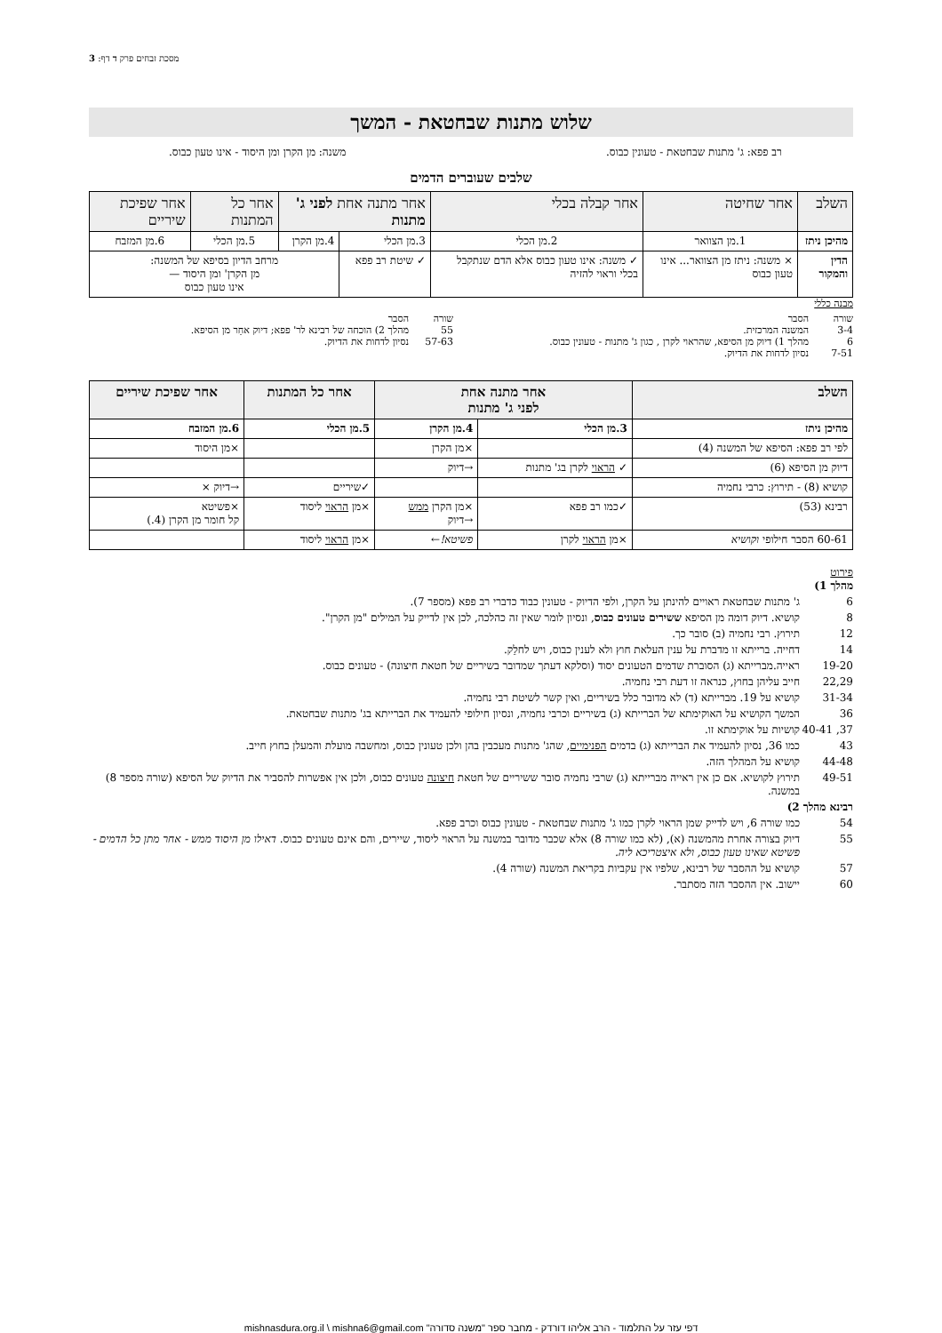מסכת זבחים פרק ד דף: 3
שלוש מתנות שבחטאת - המשך
רב פפא: ג' מתנות שבחטאת - טעונין כבוס. משנה: מן הקרן ומן היסוד - אינו טעון כבוס.
שלבים שעוברים הדמים
| השלב | אחר שחיטה | אחר קבלה בכלי | אחר מתנה אחת לפני ג' מתנות | | אחר כל המתנות | אחר שפיכת שיריים |
| --- | --- | --- | --- | --- | --- | --- |
| מהיכן ניתז | 1.מן הצוואר | 2.מן הכלי | 3.מן הכלי | 4.מן הקרן | 5.מן הכלי | 6.מן המזבח |
| הדין והמקור | × משנה: ניתז מן הצוואר... אינו טעון כבוס | ✓ משנה: אינו טעון כבוס אלא הדם שנתקבל בכלי וראוי להזיה | ✓ שיטת רב פפא | מרחב הדיון בסיפא של המשנה: מן הקרן' ומן היסוד — אינו טעון כבוס | | |
מבנה כללי
שורה הסבר
3-4 המשנה המרכזית.
6 מהלך 1) דיוק מן הסיפא, שהראוי לקרן , כגון ג' מתנות - טעונין כבוס.
7-51 נסיון לדחות את הדיוק.
שורה הסבר
55 מהלך 2) הוכחה של רבינא לר' פפא; דיוק אחֵר מן הסיפא.
57-63 נסיון לדחות את הדיוק.
| השלב | אחר מתנה אחת לפני ג' מתנות | | אחר כל המתנות | אחר שפיכת שיריים |
| --- | --- | --- | --- | --- |
| מהיכן ניתז | 3.מן הכלי | 4.מן הקרן | 5.מן הכלי | 6.מן המזבח |
| לפי רב פפא: הסיפא של המשנה (4) | | ×מן הקרן | | ×מן היסוד |
| דיוק מן הסיפא (6) | ✓ הראוי לקרן בג' מתנות | →דיוק | | |
| קושיא (8) - תירוץ: כרבי נחמיה | | | ✓שיריים | →דיוק × |
| רבינא (53) | ✓כמו רב פפא | ×מן הקרן ממש →דיוק | ×מן הראוי ליסוד | ×פשיטא קל חומר מן הקרן (4.) |
| 60-61 הסבר חילופי וקושיא | ×מן הראוי לקרן | פשיטא! ← | ×מן הראוי ליסוד | |
פירוט
מהלך 1)
6 ג' מתנות שבחטאת ראויים להינתן על הקרן, ולפי הדיוק - טעונין כבוד כדברי רב פפא (מספר 7).
8 קושיא. דיוק דומה מן הסיפא ששירים טעונים כבוס, ונסיון לומר שאין זה כהלכה, לכן אין לדייק על המילים "מן הקרן".
12 תירוץ. רבי נחמיה (ב) סובר כך.
14 דחייה. ברייתא זו מדברת על ענין העלאת חוץ ולא לענין כבוס, ויש לחלֵק.
19-20 ראייה.מברייתא (ג) הסוברת שדמים הטעונים יסוד (וסלקא דעתך שמדובר בשיריים של חטאת חיצונה) - טעונים כבוס.
22,29 חייב עליהן בחוץ, כנראה זו דעת רבי נחמיה.
31-34 קושיא על 19. מברייתא (ד) לא מדובר כלל בשיריים, ואין קשר לשיטת רבי נחמיה.
36 המשך הקושיא על האוקימתא של הברייתא (ג) בשיריים וכרבי נחמיה, ונסיון חילופי להעמיד את הברייתא בג' מתנות שבחטאת.
37, 40-41 קושיות על אוקימתא זו.
43 כמו 36, נסיון להעמיד את הברייתא (ג) בדמים הפנימיים, שהג' מתנות מעכבין בהן ולכן טעונין כבוס, ומחשבה מועלת והמעלן בחוץ חייב.
44-48 קושיא על המהלך הזה.
49-51 תירוץ לקושיא. אם כן אין ראייה מברייתא (ג) שרבי נחמיה סובר ששיריים של חטאת חיצונה טעונים כבוס, ולכן אין אפשרות להסביר את הדיוק של הסיפא (שורה מספר 8) במשנה.
רבינא מהלך 2)
54 כמו שורה 6, ויש לדייק שמן הראוי לקרן כמו ג' מתנות שבחטאת - טעונין כבוס וכרב פפא.
55 דיוק בצורה אחרת מהמשנה (א), (לא כמו שורה 8) אלא שכבר מדובר במשנה על הראוי ליסוד, שיירים, והם אינם טעונים כבוס. דאילו מן היסוד ממש - אחר מתן כל הדמים - פשיטא שאינו טעון כבוס, ולא איצטריכא ליה.
57 קושיא על ההסבר של רבינא, שלפיו אין עקביות בקריאת המשנה (שורה 4).
60 יישוב. אין ההסבר הזה מסתבר.
דפי עזר על התלמוד - הרב אליהו דורדק - מחבר ספר "משנה סדורה" mishnasdura.org.il \ mishna6@gmail.com